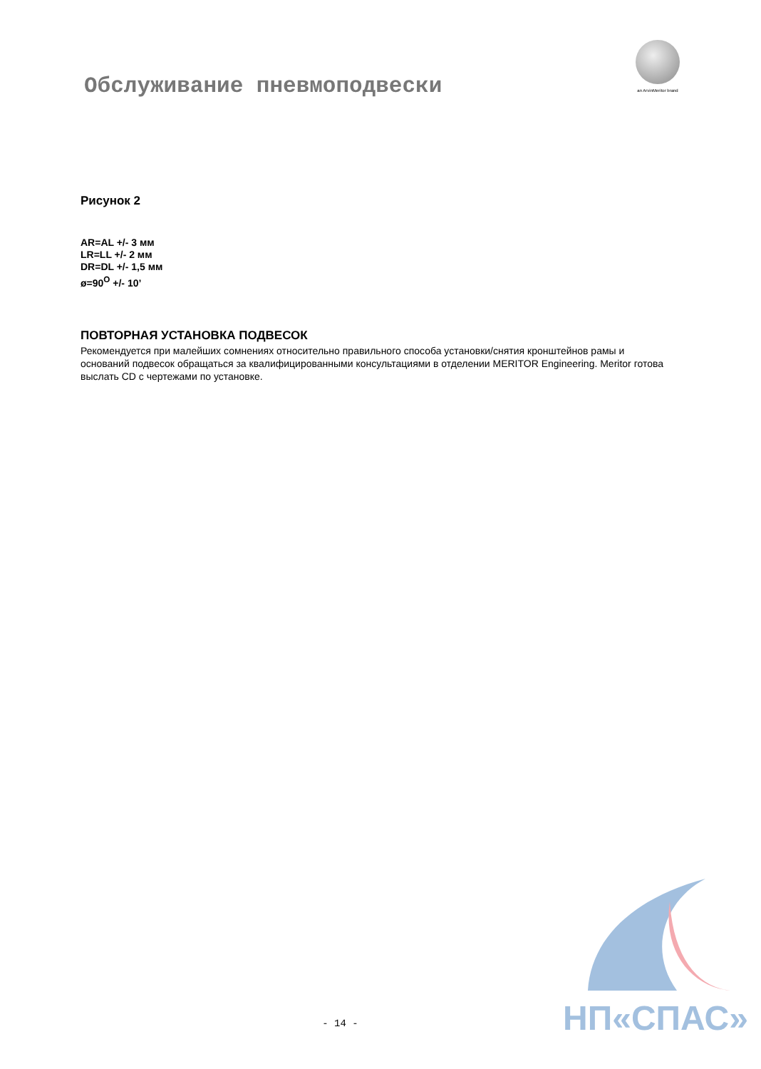Обслуживание пневмоподвески
an ArvinMeritor brand
Рисунок 2
AR=AL +/- 3 мм
LR=LL +/- 2 мм
DR=DL +/- 1,5 мм
ø=90<sup>O</sup> +/- 10’
ПОВТОРНАЯ УСТАНОВКА ПОДВЕСОК
Рекомендуется при малейших сомнениях относительно правильного способа установки/снятия кронштейнов рамы и оснований подвесок обращаться за квалифицированными консультациями в отделении MERITOR Engineering. Meritor готова выслать CD с чертежами по установке.
НП«СПАС»
- 14 -